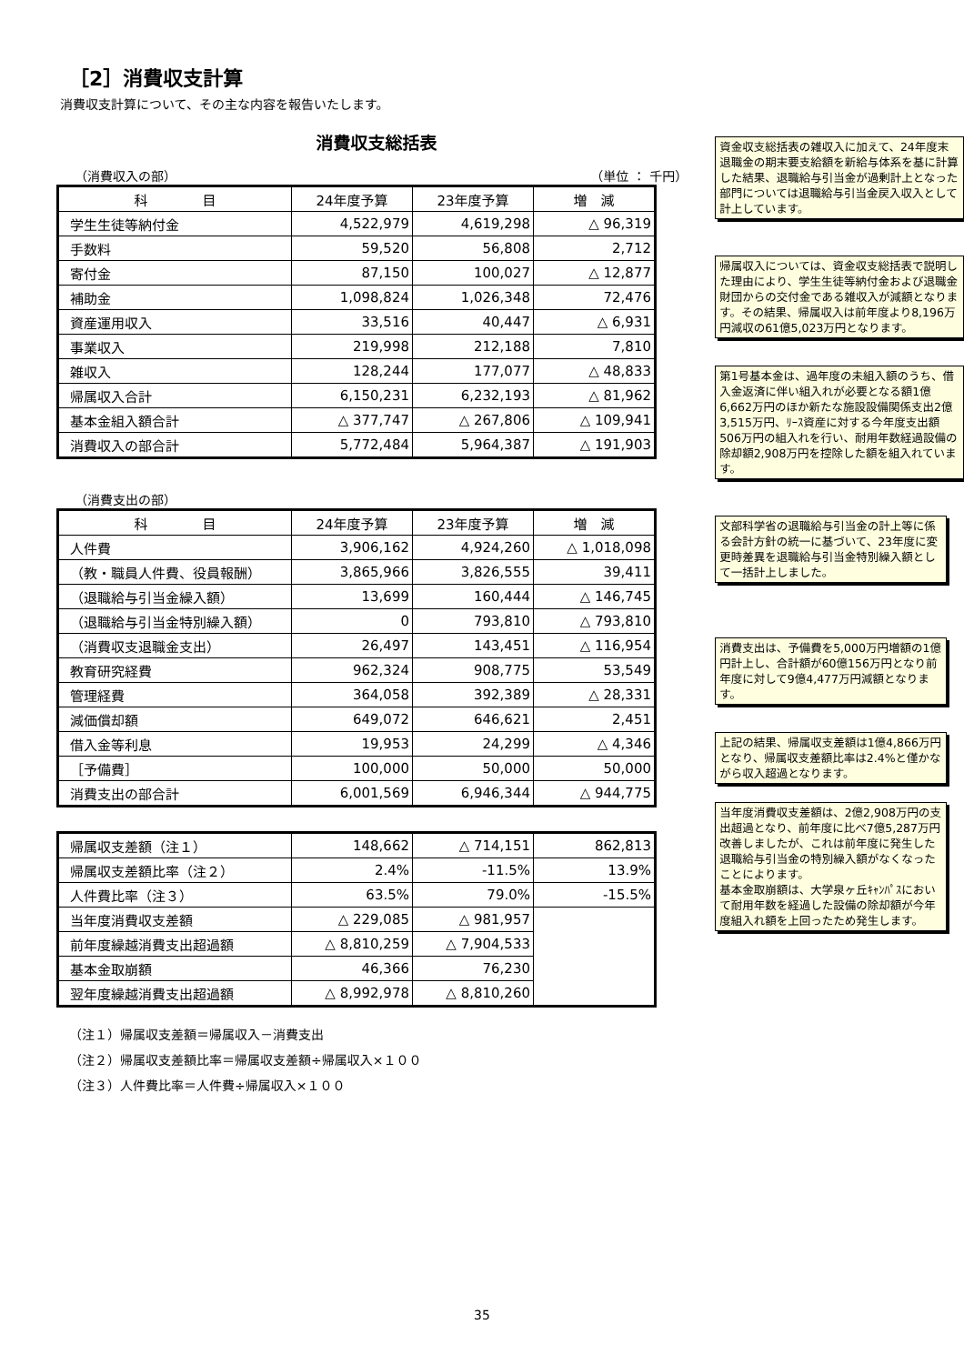［2］消費収支計算
消費収支計算について、その主な内容を報告いたします。
消費収支総括表
（消費収入の部） （単位 ： 千円）
| 科 目 | 24年度予算 | 23年度予算 | 増 減 |
| --- | --- | --- | --- |
| 学生生徒等納付金 | 4,522,979 | 4,619,298 | △ 96,319 |
| 手数料 | 59,520 | 56,808 | 2,712 |
| 寄付金 | 87,150 | 100,027 | △ 12,877 |
| 補助金 | 1,098,824 | 1,026,348 | 72,476 |
| 資産運用収入 | 33,516 | 40,447 | △ 6,931 |
| 事業収入 | 219,998 | 212,188 | 7,810 |
| 雑収入 | 128,244 | 177,077 | △ 48,833 |
| 帰属収入合計 | 6,150,231 | 6,232,193 | △ 81,962 |
| 基本金組入額合計 | △ 377,747 | △ 267,806 | △ 109,941 |
| 消費収入の部合計 | 5,772,484 | 5,964,387 | △ 191,903 |
（消費支出の部）
| 科 目 | 24年度予算 | 23年度予算 | 増 減 |
| --- | --- | --- | --- |
| 人件費 | 3,906,162 | 4,924,260 | △ 1,018,098 |
| （教・職員人件費、役員報酬） | 3,865,966 | 3,826,555 | 39,411 |
| （退職給与引当金繰入額） | 13,699 | 160,444 | △ 146,745 |
| （退職給与引当金特別繰入額） | 0 | 793,810 | △ 793,810 |
| （消費収支退職金支出） | 26,497 | 143,451 | △ 116,954 |
| 教育研究経費 | 962,324 | 908,775 | 53,549 |
| 管理経費 | 364,058 | 392,389 | △ 28,331 |
| 減価償却額 | 649,072 | 646,621 | 2,451 |
| 借入金等利息 | 19,953 | 24,299 | △ 4,346 |
| ［予備費］ | 100,000 | 50,000 | 50,000 |
| 消費支出の部合計 | 6,001,569 | 6,946,344 | △ 944,775 |
| 帰属収支差額（注１） | 148,662 | △ 714,151 | 862,813 |
| 帰属収支差額比率（注２） | 2.4% | -11.5% | 13.9% |
| 人件費比率（注３） | 63.5% | 79.0% | -15.5% |
| 当年度消費収支差額 | △ 229,085 | △ 981,957 | |
| 前年度繰越消費支出超過額 | △ 8,810,259 | △ 7,904,533 | |
| 基本金取崩額 | 46,366 | 76,230 | |
| 翌年度繰越消費支出超過額 | △ 8,992,978 | △ 8,810,260 | |
（注１）帰属収支差額＝帰属収入－消費支出
（注２）帰属収支差額比率＝帰属収支差額÷帰属収入×１００
（注３）人件費比率＝人件費÷帰属収入×１００
資金収支総括表の雑収入に加えて、24年度末退職金の期末要支給額を新給与体系を基に計算した結果、退職給与引当金が過剰計上となった部門については退職給与引当金戻入収入として計上しています。
帰属収入については、資金収支総括表で説明した理由により、学生生徒等納付金および退職金財団からの交付金である雑収入が減額となります。その結果、帰属収入は前年度より8,196万円減収の61億5,023万円となります。
第1号基本金は、過年度の未組入額のうち、借入金返済に伴い組入れが必要となる額1億6,662万円のほか新たな施設設備関係支出2億3,515万円、ﾘｰｽ資産に対する今年度支出額506万円の組入れを行い、耐用年数経過設備の除却額2,908万円を控除した額を組入れています。
文部科学省の退職給与引当金の計上等に係る会計方針の統一に基づいて、23年度に変更時差異を退職給与引当金特別繰入額として一括計上しました。
消費支出は、予備費を5,000万円増額の1億円計上し、合計額が60億156万円となり前年度に対して9億4,477万円減額となります。
上記の結果、帰属収支差額は1億4,866万円となり、帰属収支差額比率は2.4%と僅かながら収入超過となります。
当年度消費収支差額は、2億2,908万円の支出超過となり、前年度に比べ7億5,287万円改善しましたが、これは前年度に発生した退職給与引当金の特別繰入額がなくなったことによります。
基本金取崩額は、大学泉ヶ丘ｷｬﾝﾊﾟｽにおいて耐用年数を経過した設備の除却額が今年度組入れ額を上回ったため発生します。
35